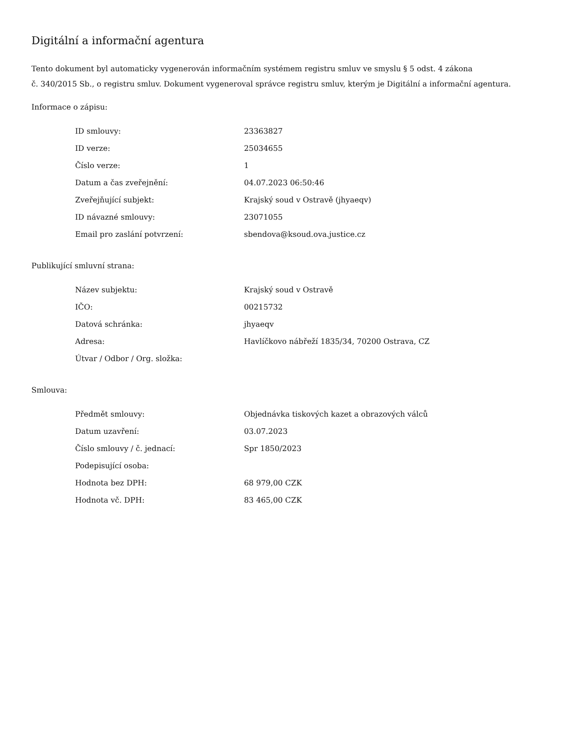Digitální a informační agentura
Tento dokument byl automaticky vygenerován informačním systémem registru smluv ve smyslu § 5 odst. 4 zákona
č. 340/2015 Sb., o registru smluv. Dokument vygeneroval správce registru smluv, kterým je Digitální a informační agentura.
Informace o zápisu:
| ID smlouvy: | 23363827 |
| ID verze: | 25034655 |
| Číslo verze: | 1 |
| Datum a čas zveřejnění: | 04.07.2023 06:50:46 |
| Zveřejňující subjekt: | Krajský soud v Ostravě (jhyaeqv) |
| ID návazné smlouvy: | 23071055 |
| Email pro zaslání potvrzení: | sbendova@ksoud.ova.justice.cz |
Publikující smluvní strana:
| Název subjektu: | Krajský soud v Ostravě |
| IČO: | 00215732 |
| Datová schránka: | jhyaeqv |
| Adresa: | Havlíčkovo nábřeží 1835/34, 70200 Ostrava, CZ |
| Útvar / Odbor / Org. složka: | |
Smlouva:
| Předmět smlouvy: | Objednávka tiskových kazet a obrazových válců |
| Datum uzavření: | 03.07.2023 |
| Číslo smlouvy / č. jednací: | Spr 1850/2023 |
| Podepisující osoba: | |
| Hodnota bez DPH: | 68 979,00 CZK |
| Hodnota vč. DPH: | 83 465,00 CZK |